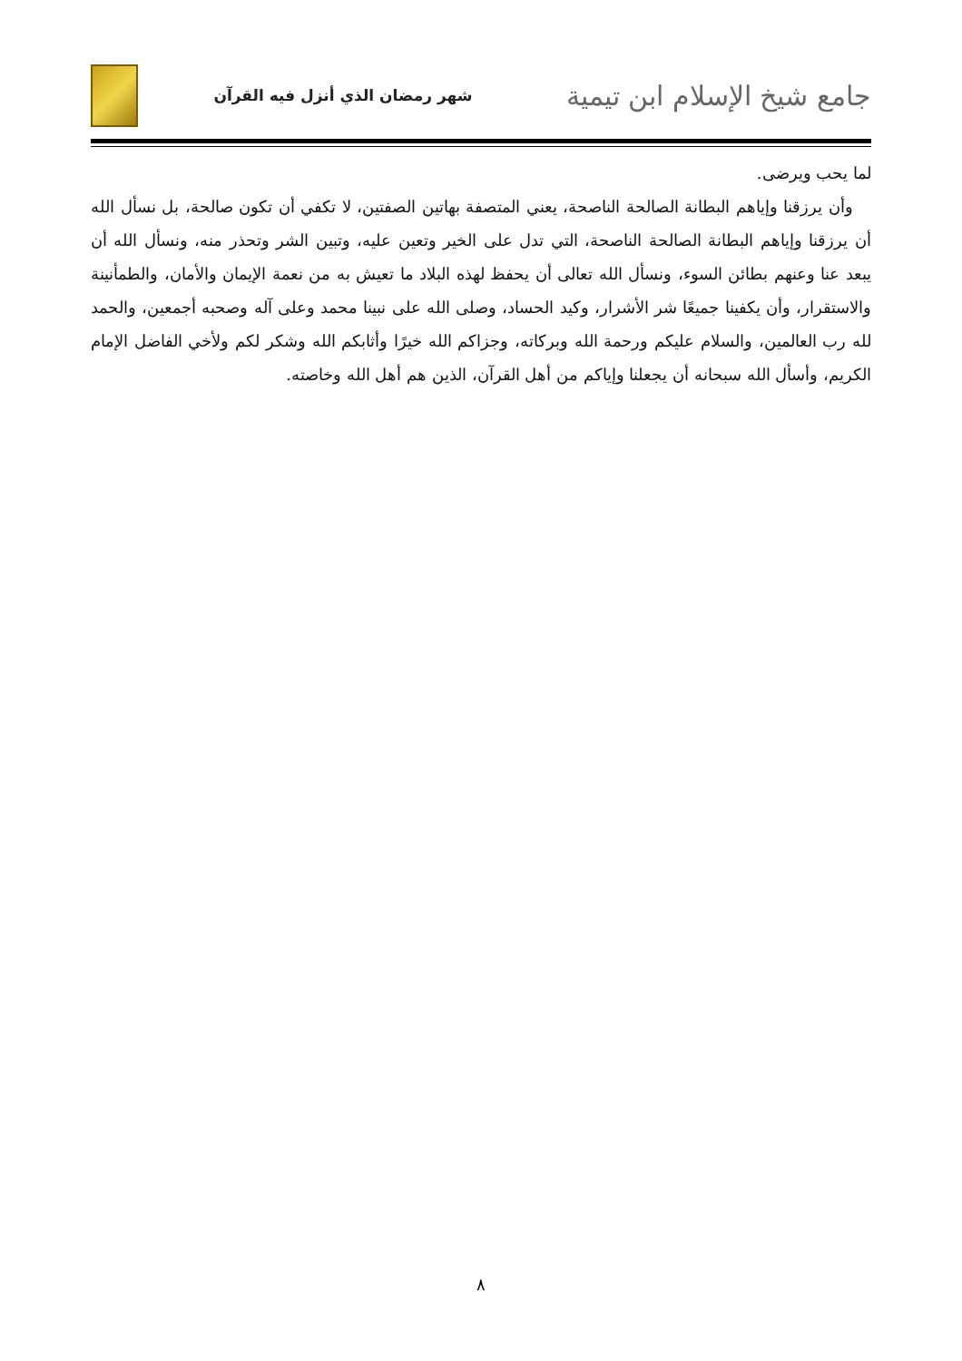شهر رمضان الذي أنزل فيه القرآن
جامع شيخ الإسلام ابن تيمية
لما يحب ويرضى.
وأن يرزقنا وإياهم البطانة الصالحة الناصحة، يعني المتصفة بهاتين الصفتين، لا تكفي أن تكون صالحة، بل نسأل الله أن يرزقنا وإياهم البطانة الصالحة الناصحة، التي تدل على الخير وتعين عليه، وتبين الشر وتحذر منه، ونسأل الله أن يبعد عنا وعنهم بطائن السوء، ونسأل الله تعالى أن يحفظ لهذه البلاد ما تعيش به من نعمة الإيمان والأمان، والطمأنينة والاستقرار، وأن يكفينا جميعًا شر الأشرار، وكيد الحساد، وصلى الله على نبينا محمد وعلى آله وصحبه أجمعين، والحمد لله رب العالمين، والسلام عليكم ورحمة الله وبركاته، وجزاكم الله خيرًا وأثابكم الله وشكر لكم ولأخي الفاضل الإمام الكريم، وأسأل الله سبحانه أن يجعلنا وإياكم من أهل القرآن، الذين هم أهل الله وخاصته.
٨